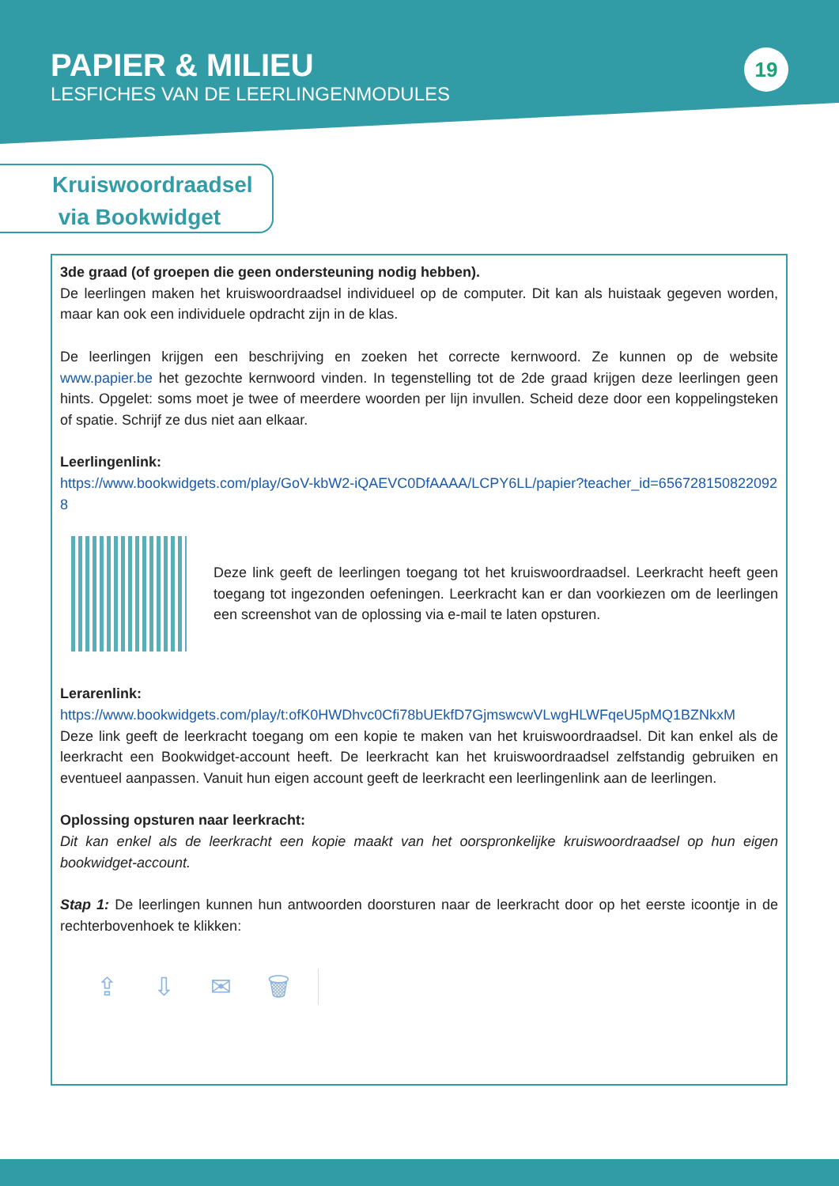PAPIER & MILIEU
LESFICHES VAN DE LEERLINGENMODULES
19
Kruiswoordraadsel
via Bookwidget
3de graad (of groepen die geen ondersteuning nodig hebben).
De leerlingen maken het kruiswoordraadsel individueel op de computer. Dit kan als huistaak gegeven worden, maar kan ook een individuele opdracht zijn in de klas.
De leerlingen krijgen een beschrijving en zoeken het correcte kernwoord. Ze kunnen op de website www.papier.be het gezochte kernwoord vinden. In tegenstelling tot de 2de graad krijgen deze leerlingen geen hints. Opgelet: soms moet je twee of meerdere woorden per lijn invullen. Scheid deze door een koppelingsteken of spatie. Schrijf ze dus niet aan elkaar.
Leerlingenlink:
https://www.bookwidgets.com/play/GoV-kbW2-iQAEVC0DfAAAA/LCPY6LL/papier?teacher_id=6567281508220928
Deze link geeft de leerlingen toegang tot het kruiswoordraadsel. Leerkracht heeft geen toegang tot ingezonden oefeningen. Leerkracht kan er dan voorkiezen om de leerlingen een screenshot van de oplossing via e-mail te laten opsturen.
Lerarenlink:
https://www.bookwidgets.com/play/t:ofK0HWDhvc0Cfi78bUEkfD7GjmswcwVLwgHLWFqeU5pMQ1BZNkxM
Deze link geeft de leerkracht toegang om een kopie te maken van het kruiswoordraadsel. Dit kan enkel als de leerkracht een Bookwidget-account heeft. De leerkracht kan het kruiswoordraadsel zelfstandig gebruiken en eventueel aanpassen. Vanuit hun eigen account geeft de leerkracht een leerlingenlink aan de leerlingen.
Oplossing opsturen naar leerkracht:
Dit kan enkel als de leerkracht een kopie maakt van het oorspronkelijke kruiswoordraadsel op hun eigen bookwidget-account.
Stap 1: De leerlingen kunnen hun antwoorden doorsturen naar de leerkracht door op het eerste icoontje in de rechterbovenhoek te klikken:
⇪ ⇩ ✉ 🗑